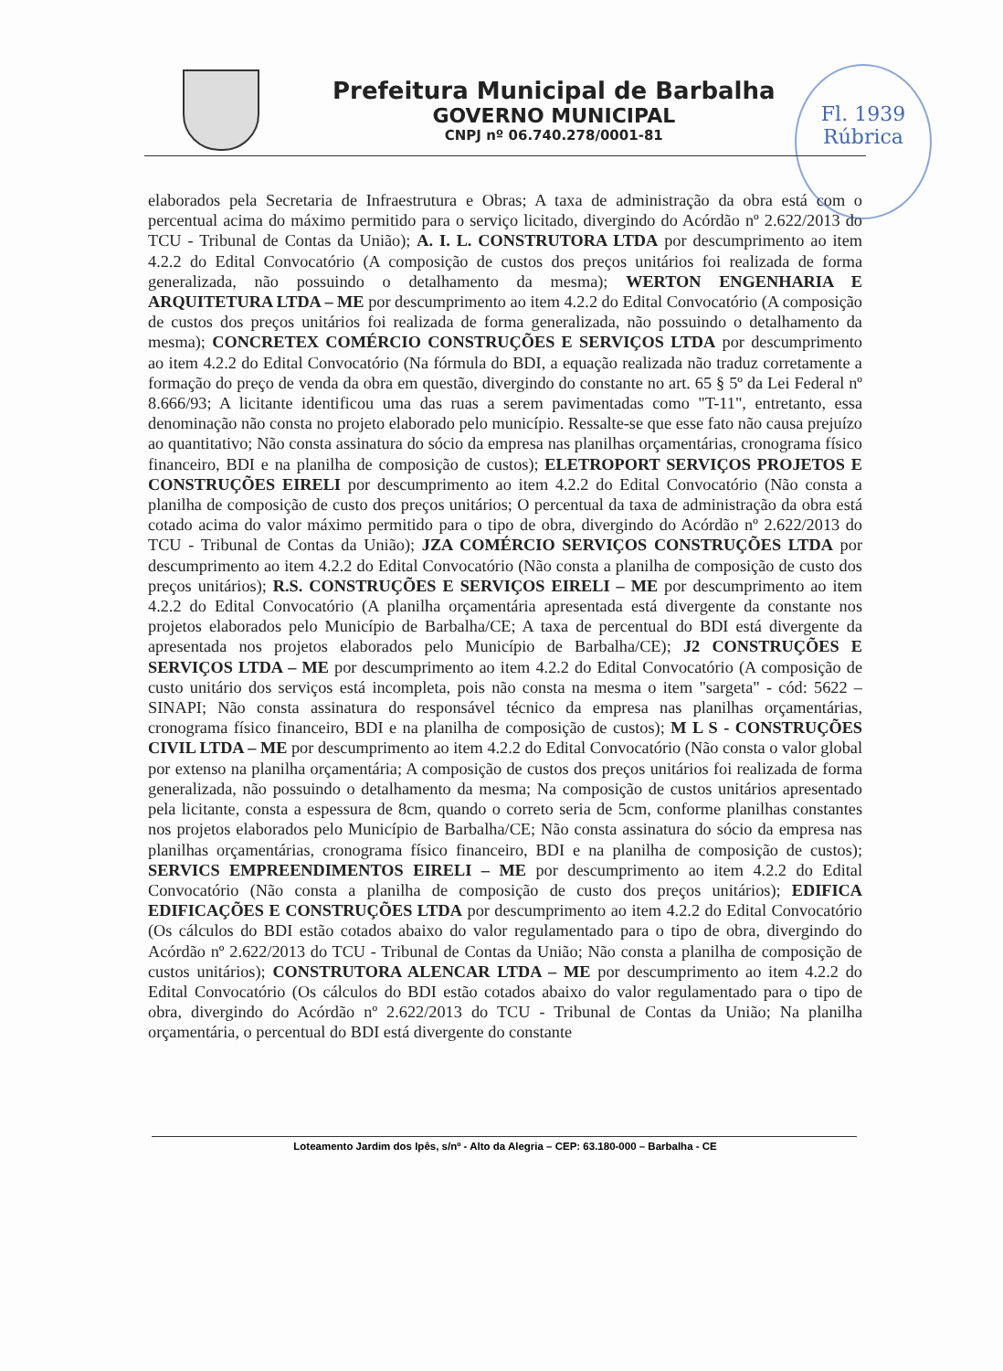Prefeitura Municipal de Barbalha
GOVERNO MUNICIPAL
CNPJ nº 06.740.278/0001-81
Fl. 1939
Rúbrica
elaborados pela Secretaria de Infraestrutura e Obras; A taxa de administração da obra está com o percentual acima do máximo permitido para o serviço licitado, divergindo do Acórdão nº 2.622/2013 do TCU - Tribunal de Contas da União); A. I. L. CONSTRUTORA LTDA por descumprimento ao item 4.2.2 do Edital Convocatório (A composição de custos dos preços unitários foi realizada de forma generalizada, não possuindo o detalhamento da mesma); WERTON ENGENHARIA E ARQUITETURA LTDA – ME por descumprimento ao item 4.2.2 do Edital Convocatório (A composição de custos dos preços unitários foi realizada de forma generalizada, não possuindo o detalhamento da mesma); CONCRETEX COMÉRCIO CONSTRUÇÕES E SERVIÇOS LTDA por descumprimento ao item 4.2.2 do Edital Convocatório (Na fórmula do BDI, a equação realizada não traduz corretamente a formação do preço de venda da obra em questão, divergindo do constante no art. 65 § 5º da Lei Federal nº 8.666/93; A licitante identificou uma das ruas a serem pavimentadas como "T-11", entretanto, essa denominação não consta no projeto elaborado pelo município. Ressalte-se que esse fato não causa prejuízo ao quantitativo; Não consta assinatura do sócio da empresa nas planilhas orçamentárias, cronograma físico financeiro, BDI e na planilha de composição de custos); ELETROPORT SERVIÇOS PROJETOS E CONSTRUÇÕES EIRELI por descumprimento ao item 4.2.2 do Edital Convocatório (Não consta a planilha de composição de custo dos preços unitários; O percentual da taxa de administração da obra está cotado acima do valor máximo permitido para o tipo de obra, divergindo do Acórdão nº 2.622/2013 do TCU - Tribunal de Contas da União); JZA COMÉRCIO SERVIÇOS CONSTRUÇÕES LTDA por descumprimento ao item 4.2.2 do Edital Convocatório (Não consta a planilha de composição de custo dos preços unitários); R.S. CONSTRUÇÕES E SERVIÇOS EIRELI – ME por descumprimento ao item 4.2.2 do Edital Convocatório (A planilha orçamentária apresentada está divergente da constante nos projetos elaborados pelo Município de Barbalha/CE; A taxa de percentual do BDI está divergente da apresentada nos projetos elaborados pelo Município de Barbalha/CE); J2 CONSTRUÇÕES E SERVIÇOS LTDA – ME por descumprimento ao item 4.2.2 do Edital Convocatório (A composição de custo unitário dos serviços está incompleta, pois não consta na mesma o item "sargeta" - cód: 5622 – SINAPI; Não consta assinatura do responsável técnico da empresa nas planilhas orçamentárias, cronograma físico financeiro, BDI e na planilha de composição de custos); M L S - CONSTRUÇÕES CIVIL LTDA – ME por descumprimento ao item 4.2.2 do Edital Convocatório (Não consta o valor global por extenso na planilha orçamentária; A composição de custos dos preços unitários foi realizada de forma generalizada, não possuindo o detalhamento da mesma; Na composição de custos unitários apresentado pela licitante, consta a espessura de 8cm, quando o correto seria de 5cm, conforme planilhas constantes nos projetos elaborados pelo Município de Barbalha/CE; Não consta assinatura do sócio da empresa nas planilhas orçamentárias, cronograma físico financeiro, BDI e na planilha de composição de custos); SERVICS EMPREENDIMENTOS EIRELI – ME por descumprimento ao item 4.2.2 do Edital Convocatório (Não consta a planilha de composição de custo dos preços unitários); EDIFICA EDIFICAÇÕES E CONSTRUÇÕES LTDA por descumprimento ao item 4.2.2 do Edital Convocatório (Os cálculos do BDI estão cotados abaixo do valor regulamentado para o tipo de obra, divergindo do Acórdão nº 2.622/2013 do TCU - Tribunal de Contas da União; Não consta a planilha de composição de custos unitários); CONSTRUTORA ALENCAR LTDA – ME por descumprimento ao item 4.2.2 do Edital Convocatório (Os cálculos do BDI estão cotados abaixo do valor regulamentado para o tipo de obra, divergindo do Acórdão nº 2.622/2013 do TCU - Tribunal de Contas da União; Na planilha orçamentária, o percentual do BDI está divergente do constante
Loteamento Jardim dos Ipês, s/nº - Alto da Alegria – CEP: 63.180-000 – Barbalha - CE